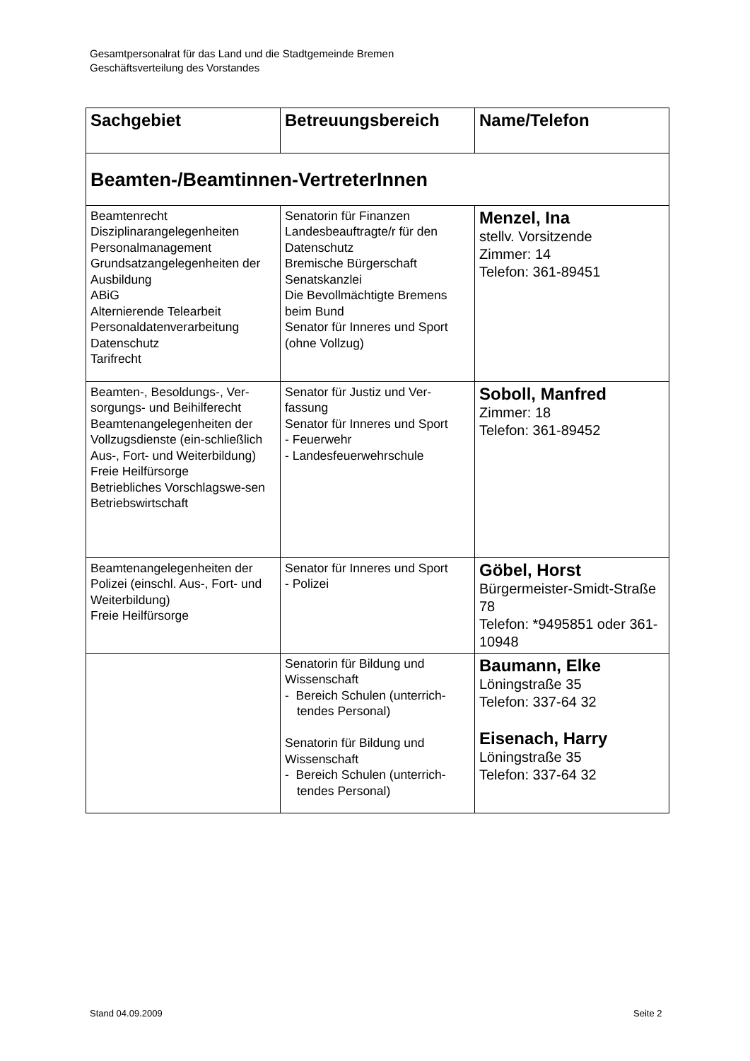Gesamtpersonalrat für das Land und die Stadtgemeinde Bremen
Geschäftsverteilung des Vorstandes
| Sachgebiet | Betreuungsbereich | Name/Telefon |
| --- | --- | --- |
| Beamten-/Beamtinnen-VertreterInnen | | |
| Beamtenrecht Disziplinarangelegenheiten Personalmanagement Grundsatzangelegenheiten der Ausbildung ABiG Alternierende Telearbeit Personaldatenverarbeitung Datenschutz Tarifrecht | Senatorin für Finanzen Landesbeauftragte/r für den Datenschutz Bremische Bürgerschaft Senatskanzlei Die Bevollmächtigte Bremens beim Bund Senator für Inneres und Sport (ohne Vollzug) | Menzel, Ina stellv. Vorsitzende Zimmer: 14 Telefon: 361-89451 |
| Beamten-, Besoldungs-, Ver-sorgungs- und Beihilferecht Beamtenangelegenheiten der Vollzugsdienste (ein-schließlich Aus-, Fort- und Weiterbildung) Freie Heilfürsorge Betriebliches Vorschlagswe-sen Betriebswirtschaft | Senator für Justiz und Ver-fassung Senator für Inneres und Sport - Feuerwehr - Landesfeuerwehrschule | Soboll, Manfred Zimmer: 18 Telefon: 361-89452 |
| Beamtenangelegenheiten der Polizei (einschl. Aus-, Fort- und Weiterbildung) Freie Heilfürsorge | Senator für Inneres und Sport - Polizei | Göbel, Horst Bürgermeister-Smidt-Straße 78 Telefon: *9495851 oder 361-10948 |
| | Senatorin für Bildung und Wissenschaft - Bereich Schulen (unterrich-tendes Personal) Senatorin für Bildung und Wissenschaft - Bereich Schulen (unterrich-tendes Personal) | Baumann, Elke Löningstraße 35 Telefon: 337-64 32 Eisenach, Harry Löningstraße 35 Telefon: 337-64 32 |
Stand 04.09.2009 Seite 2